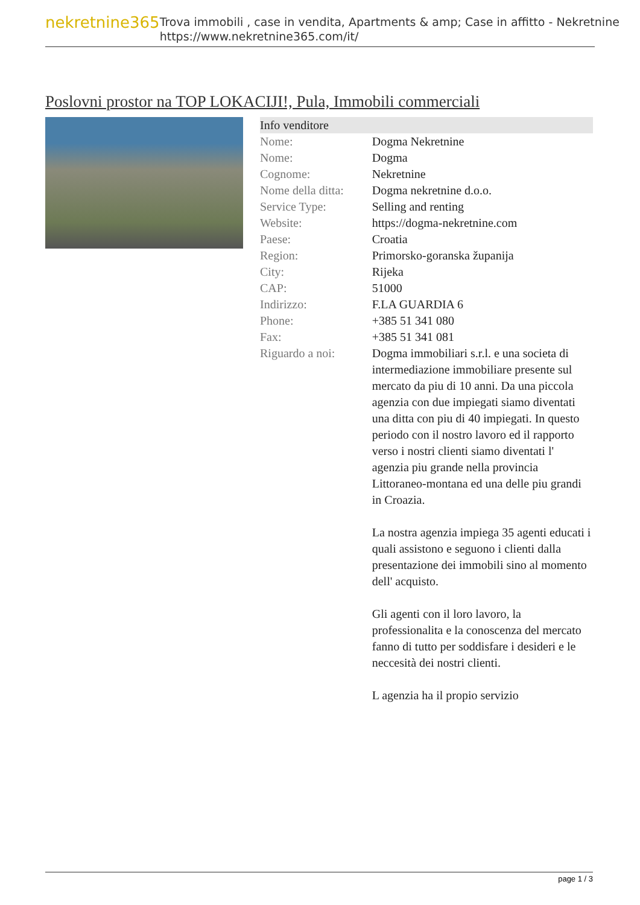nekretnine365
Trova immobili , case in vendita, Apartments & amp; Case in affitto - Nekretnine
https://www.nekretnine365.com/it/
Poslovni prostor na TOP LOKACIJI!, Pula, Immobili commerciali
| Info venditore | |
| --- | --- |
| Nome: | Dogma Nekretnine |
| Nome: | Dogma |
| Cognome: | Nekretnine |
| Nome della ditta: | Dogma nekretnine d.o.o. |
| Service Type: | Selling and renting |
| Website: | https://dogma-nekretnine.com |
| Paese: | Croatia |
| Region: | Primorsko-goranska županija |
| City: | Rijeka |
| CAP: | 51000 |
| Indirizzo: | F.LA GUARDIA 6 |
| Phone: | +385 51 341 080 |
| Fax: | +385 51 341 081 |
| Riguardo a noi: | Dogma immobiliari s.r.l. e una societa di intermediazione immobiliare presente sul mercato da piu di 10 anni. Da una piccola agenzia con due impiegati siamo diventati una ditta con piu di 40 impiegati. In questo periodo con il nostro lavoro ed il rapporto verso i nostri clienti siamo diventati l' agenzia piu grande nella provincia Littoraneo-montana ed una delle piu grandi in Croazia. La nostra agenzia impiega 35 agenti educati i quali assistono e seguono i clienti dalla presentazione dei immobili sino al momento dell' acquisto. Gli agenti con il loro lavoro, la professionalita e la conoscenza del mercato fanno di tutto per soddisfare i desideri e le neccesità dei nostri clienti. L agenzia ha il propio servizio |
page 1 / 3